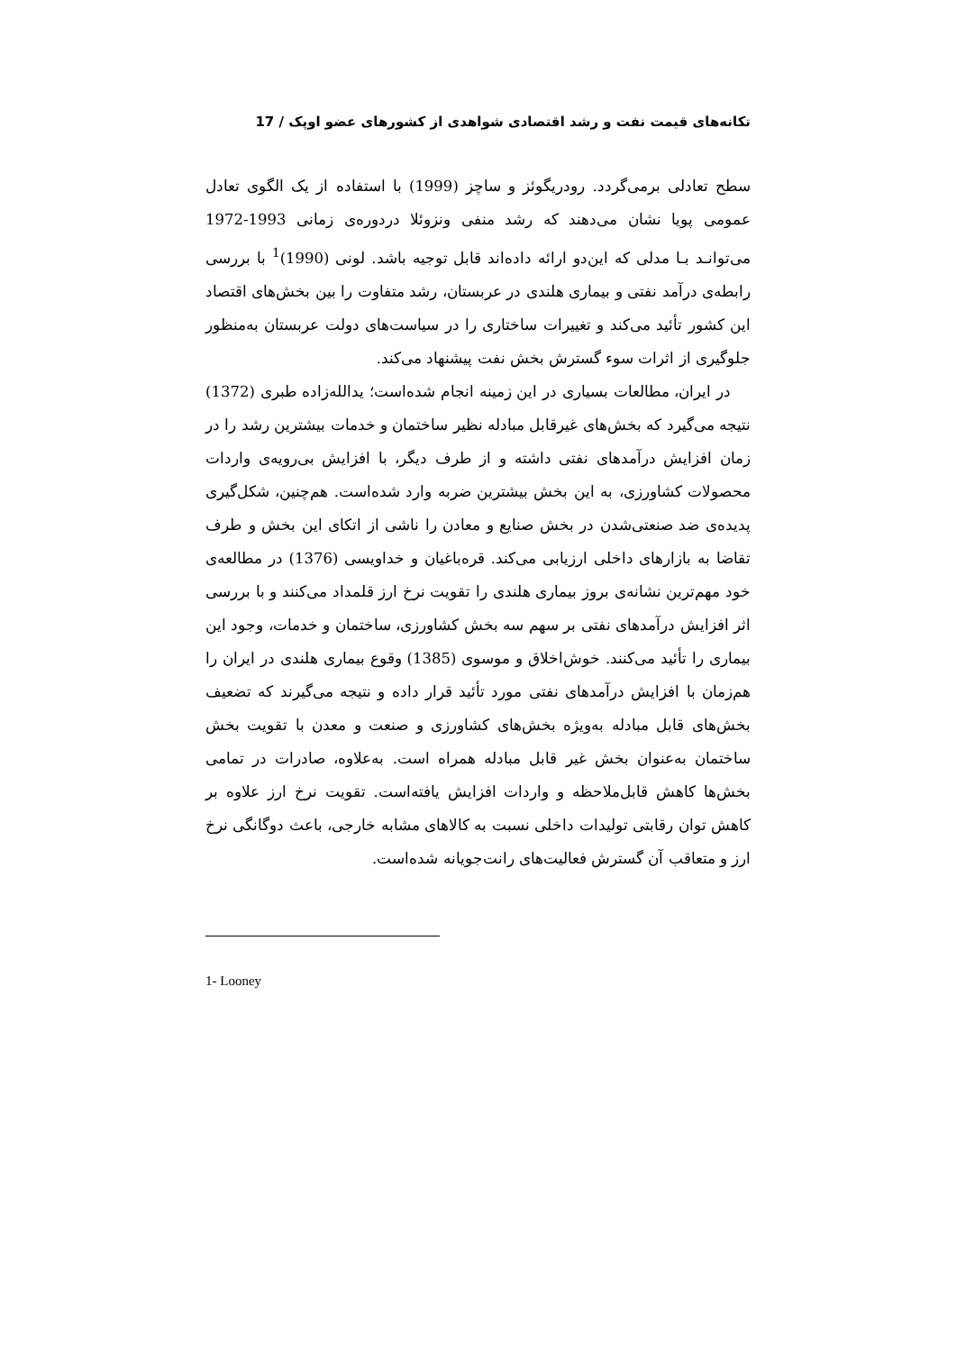تکانه‌های قیمت نفت و رشد اقتصادی شواهدی از کشورهای عضو اوپک / 17
سطح تعادلی برمی‌گردد. رودریگوئز و ساچز (1999) با استفاده از یک الگوی تعادل عمومی پویا نشان می‌دهند که رشد منفی ونزوئلا دردوره‌ی زمانی 1993-1972 می‌توانـد بـا مدلی که این‌دو ارائه داده‌اند قابل توجیه باشد. لونی (1990)<sup>1</sup> با بررسی رابطه‌ی درآمد نفتی و بیماری هلندی در عربستان، رشد متفاوت را بین بخش‌های اقتصاد این کشور تأئید می‌کند و تغییرات ساختاری را در سیاست‌های دولت عربستان به‌منظور جلوگیری از اثرات سوء گسترش بخش نفت پیشنهاد می‌کند.
در ایران، مطالعات بسیاری در این زمینه انجام شده‌است؛ یدالله‌زاده طبری (1372) نتیجه می‌گیرد که بخش‌های غیرقابل مبادله نظیر ساختمان و خدمات بیشترین رشد را در زمان افزایش درآمدهای نفتی داشته و از طرف دیگر، با افزایش بی‌رویه‌ی واردات محصولات کشاورزی، به این بخش بیشترین ضربه وارد شده‌است. هم‌چنین، شکل‌گیری پدیده‌ی ضد صنعتی‌شدن در بخش صنایع و معادن را ناشی از اتکای این بخش و طرف تقاضا به بازارهای داخلی ارزیابی می‌کند. قره‌باغیان و خداویسی (1376) در مطالعه‌ی خود مهم‌ترین نشانه‌ی بروز بیماری هلندی را تقویت نرخ ارز قلمداد می‌کنند و با بررسی اثر افزایش درآمدهای نفتی بر سهم سه بخش کشاورزی، ساختمان و خدمات، وجود این بیماری را تأئید می‌کنند. خوش‌اخلاق و موسوی (1385) وقوع بیماری هلندی در ایران را هم‌زمان با افزایش درآمدهای نفتی مورد تأئید قرار داده و نتیجه می‌گیرند که تضعیف بخش‌های قابل مبادله به‌ویژه بخش‌های کشاورزی و صنعت و معدن با تقویت بخش ساختمان به‌عنوان بخش غیر قابل مبادله همراه است. به‌علاوه، صادرات در تمامی بخش‌ها کاهش قابل‌ملاحظه و واردات افزایش یافته‌است. تقویت نرخ ارز علاوه بر کاهش توان رقابتی تولیدات داخلی نسبت به کالاهای مشابه خارجی، باعث دوگانگی نرخ ارز و متعاقب آن گسترش فعالیت‌های رانت‌جویانه شده‌است.
1- Looney